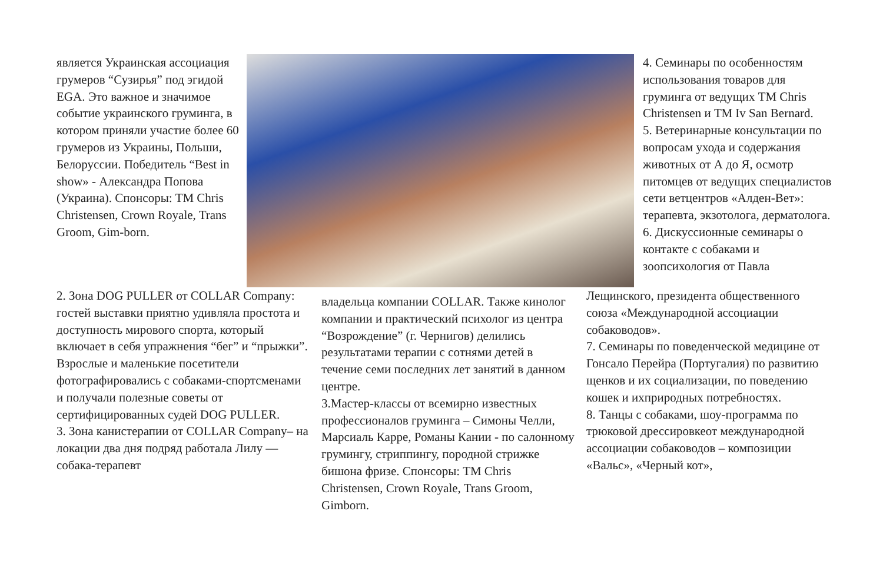является Украинская ассоциация грумеров “Сузирья” под эгидой EGA. Это важное и значимое событие украинского груминга, в котором приняли участие более 60 грумеров из Украины, Польши, Белоруссии. Победитель “Best in show» - Александра Попова (Украина). Спонсоры: ТМ Chris Christensen, Crown Royale, Trans Groom, Gim-born.
4. Семинары по особенностям использования товаров для груминга от ведущих ТМ Chris Christensen и ТМ Iv San Bernard.
5. Ветеринарные консультации по вопросам ухода и содержания животных от А до Я, осмотр питомцев от ведущих специалистов сети ветцентров «Алден-Вет»: терапевта, экзотолога, дерматолога.
6. Дискуссионные семинары о контакте с собаками и зоопсихология от Павла
2. Зона DOG PULLER от COLLAR Company: гостей выставки приятно удивляла простота и доступность мирового спорта, который включает в себя упражнения “бег” и “прыжки”. Взрослые и маленькие посетители фотографировались с собаками-спортсменами и получали полезные советы от сертифицированных судей DOG PULLER.
3. Зона канистерапии от COLLAR Company– на локации два дня подряд работала Лилу — собака-терапевт
владельца компании COLLAR. Также кинолог компании и практический психолог из центра “Возрождение” (г. Чернигов) делились результатами терапии с сотнями детей в течение семи последних лет занятий в данном центре.
3.Мастер-классы от всемирно известных профессионалов груминга – Симоны Челли, Марсиаль Карре, Романы Кании - по салонному грумингу, стриппингу, породной стрижке бишона фризе. Спонсоры: ТМ Chris Christensen, Crown Royale, Trans Groom, Gimborn.
Лещинского, президента общественного союза «Международной ассоциации собаководов».
7. Семинары по поведенческой медицине от Гонсало Перейра (Португалия) по развитию щенков и их социализации, по поведению кошек и ихприродных потребностях.
8. Танцы с собаками, шоу-программа по трюковой дрессировкеот международной ассоциации собаководов – композиции «Вальс», «Черный кот»,